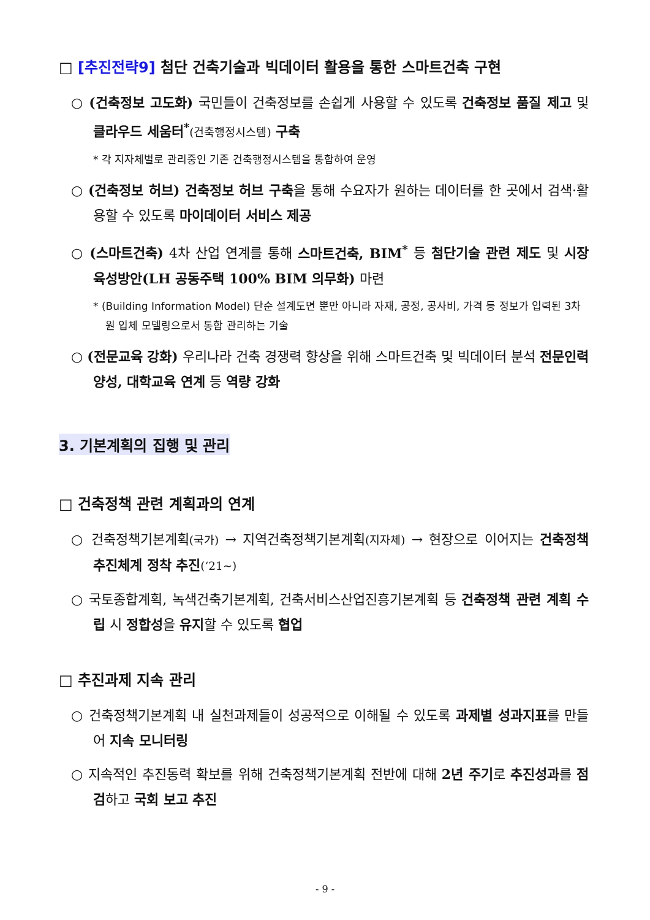□ [추진전략9] 첨단 건축기술과 빅데이터 활용을 통한 스마트건축 구현
○ (건축정보 고도화) 국민들이 건축정보를 손쉽게 사용할 수 있도록 건축정보 품질 제고 및 클라우드 세움터<sup>*</sup>(건축행정시스템) 구축
* 각 지자체별로 관리중인 기존 건축행정시스템을 통합하여 운영
○ (건축정보 허브) 건축정보 허브 구축을 통해 수요자가 원하는 데이터를 한 곳에서 검색·활용할 수 있도록 마이데이터 서비스 제공
○ (스마트건축) 4차 산업 연계를 통해 스마트건축, BIM<sup>*</sup> 등 첨단기술 관련 제도 및 시장 육성방안(LH 공동주택 100% BIM 의무화) 마련
* (Building Information Model) 단순 설계도면 뿐만 아니라 자재, 공정, 공사비, 가격 등 정보가 입력된 3차원 입체 모델링으로서 통합 관리하는 기술
○ (전문교육 강화) 우리나라 건축 경쟁력 향상을 위해 스마트건축 및 빅데이터 분석 전문인력 양성, 대학교육 연계 등 역량 강화
3. 기본계획의 집행 및 관리
□ 건축정책 관련 계획과의 연계
○ 건축정책기본계획(국가) → 지역건축정책기본계획(지자체) → 현장으로 이어지는 건축정책 추진체계 정착 추진(‘21~)
○ 국토종합계획, 녹색건축기본계획, 건축서비스산업진흥기본계획 등 건축정책 관련 계획 수립 시 정합성을 유지할 수 있도록 협업
□ 추진과제 지속 관리
○ 건축정책기본계획 내 실천과제들이 성공적으로 이해될 수 있도록 과제별 성과지표를 만들어 지속 모니터링
○ 지속적인 추진동력 확보를 위해 건축정책기본계획 전반에 대해 2년 주기로 추진성과를 점검하고 국회 보고 추진
- 9 -